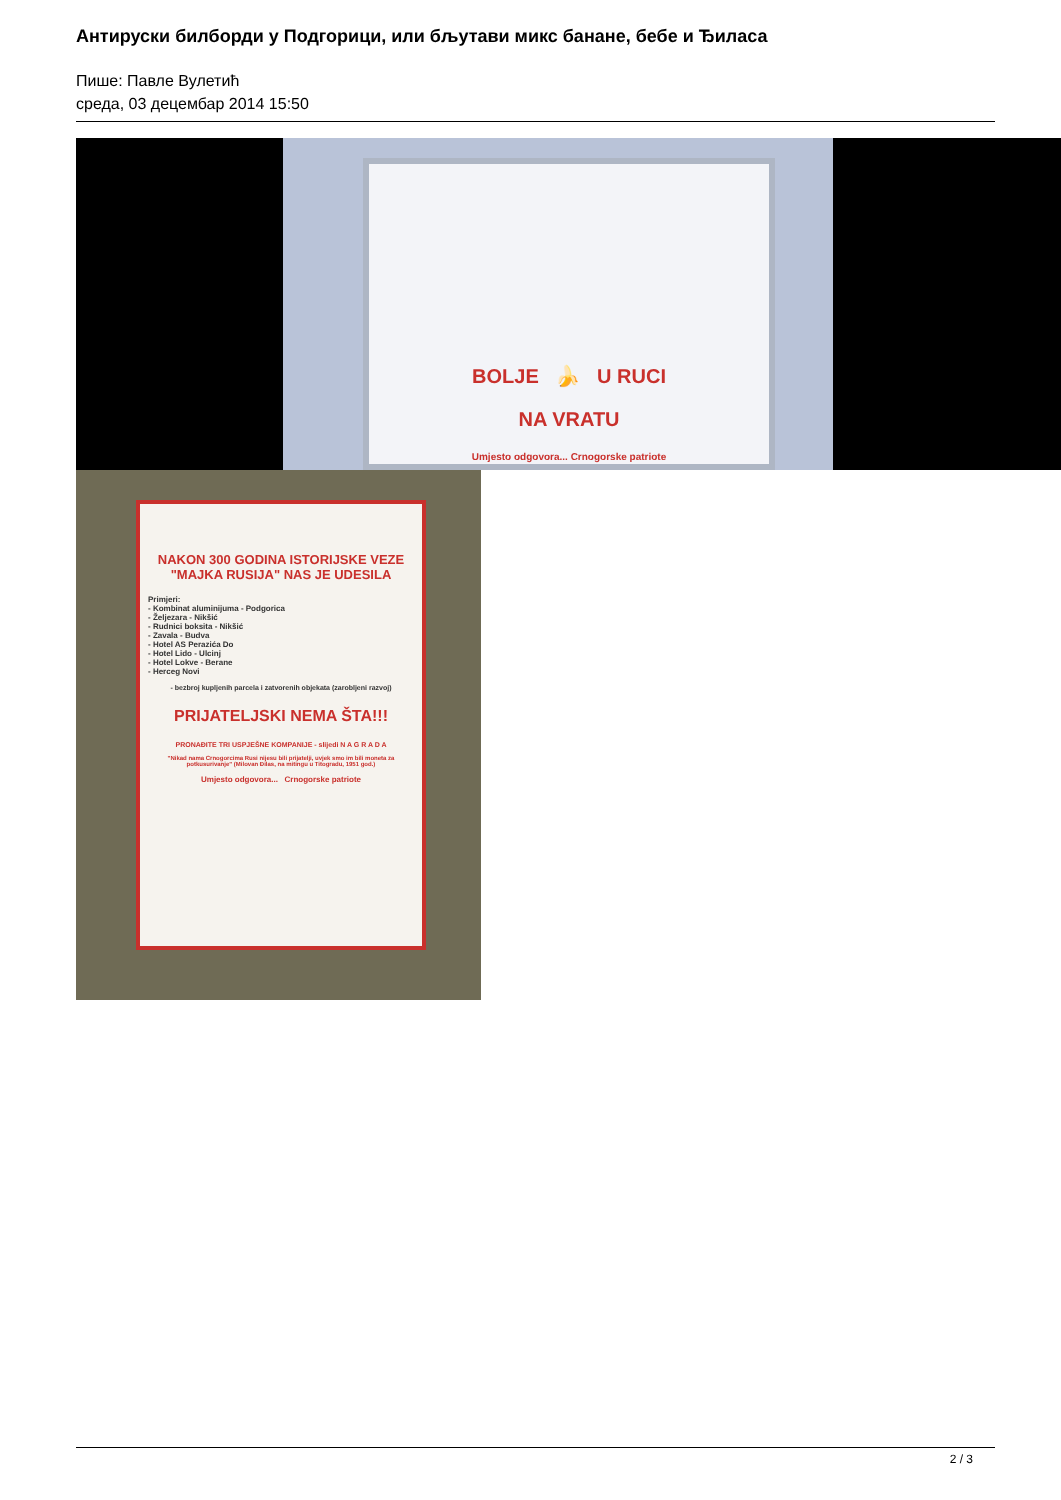Антируски билборди у Подгорици, или бљутави микс банане, бебе и Ђиласа
Пише: Павле Вулетић
среда, 03 децембар 2014 15:50
BOLJE 🍌 U RUCI
NA VRATU
Umjesto odgovora... Crnogorske patriote
NAKON 300 GODINA ISTORIJSKE VEZE
"MAJKA RUSIJA" NAS JE UDESILA
Primjeri:
- Kombinat aluminijuma - Podgorica
- Željezara - Nikšić
- Rudnici boksita - Nikšić
- Zavala - Budva
- Hotel AS Perazića Do
- Hotel Lido - Ulcinj
- Hotel Lokve - Berane
- Herceg Novi
- bezbroj kupljenih parcela i zatvorenih objekata (zarobljeni razvoj)
PRIJATELJSKI NEMA ŠTA!!!
PRONAĐITE TRI USPJEŠNE KOMPANIJE - slijedi N A G R A D A
"Nikad nama Crnogorcima Rusi nijesu bili prijatelji, uvjek smo im bili moneta za potkusurivanje" (Milovan Đilas, na mitingu u Titogradu, 1951 god.)
Umjesto odgovora... Crnogorske patriote
2 / 3